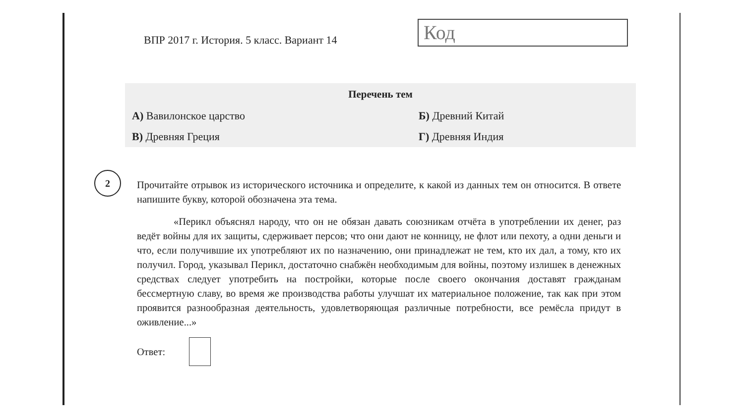ВПР 2017 г. История. 5 класс. Вариант 14
Код
| Перечень тем | |
| --- | --- |
| А) Вавилонское царство | Б) Древний Китай |
| В) Древняя Греция | Г) Древняя Индия |
2
Прочитайте отрывок из исторического источника и определите, к какой из данных тем он относится. В ответе напишите букву, которой обозначена эта тема.
«Перикл объяснял народу, что он не обязан давать союзникам отчёта в употреблении их денег, раз ведёт войны для их защиты, сдерживает персов; что они дают не конницу, не флот или пехоту, а одни деньги и что, если получившие их употребляют их по назначению, они принадлежат не тем, кто их дал, а тому, кто их получил. Город, указывал Перикл, достаточно снабжён необходимым для войны, поэтому излишек в денежных средствах следует употребить на постройки, которые после своего окончания доставят гражданам бессмертную славу, во время же производства работы улучшат их материальное положение, так как при этом проявится разнообразная деятельность, удовлетворяющая различные потребности, все ремёсла придут в оживление...»
Ответ: